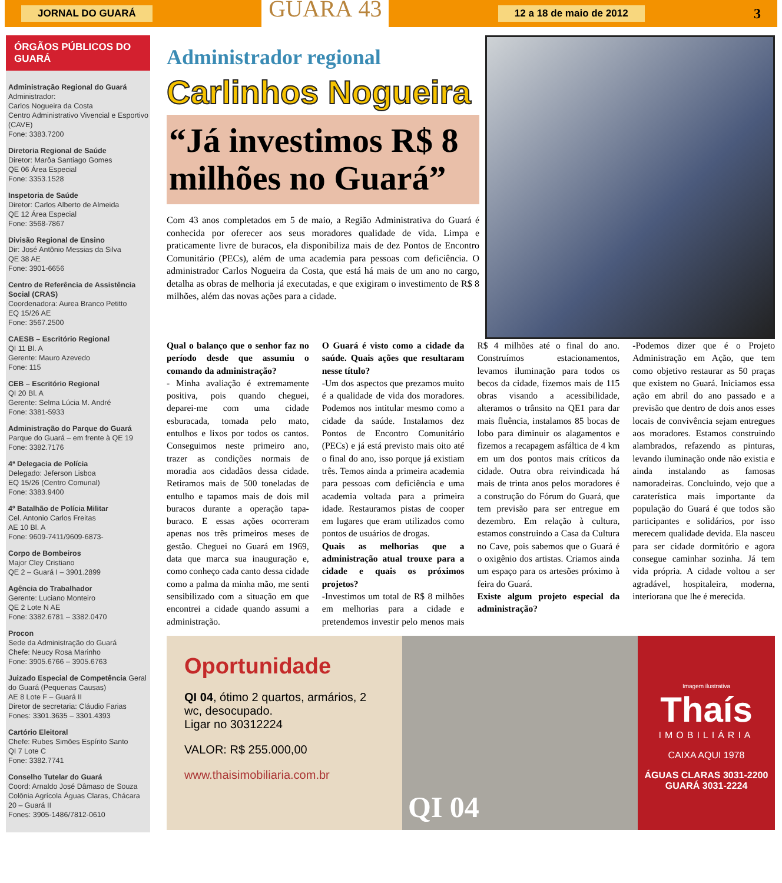JORNAL DO GUARÁ GUARÁ 43 12 a 18 de maio de 2012 3
ÓRGÃOS PÚBLICOS DO GUARÁ
Administração Regional do Guará
Administrador:
Carlos Nogueira da Costa
Centro Administrativo Vivencial e Esportivo (CAVE)
Fone: 3383.7200
Diretoria Regional de Saúde
Diretor: Marôa Santiago Gomes
QE 06 Área Especial
Fone: 3353.1528
Inspetoria de Saúde
Diretor: Carlos Alberto de Almeida
QE 12 Área Especial
Fone: 3568-7867
Divisão Regional de Ensino
Dir: José Antônio Messias da Silva
QE 38 AE
Fone: 3901-6656
Centro de Referência de Assistência Social (CRAS)
Coordenadora: Aurea Branco Petitto
EQ 15/26 AE
Fone: 3567.2500
CAESB – Escritório Regional
QI 11 Bl. A
Gerente: Mauro Azevedo
Fone: 115
CEB – Escritório Regional
QI 20 Bl. A
Gerente: Selma Lúcia M. André
Fone: 3381-5933
Administração do Parque do Guará
Parque do Guará – em frente à QE 19
Fone: 3382.7176
4ª Delegacia de Polícia
Delegado: Jeferson Lisboa
EQ 15/26 (Centro Comunal)
Fone: 3383.9400
4º Batalhão de Polícia Militar
Cel. Antonio Carlos Freitas
AE 10 Bl. A
Fone: 9609-7411/9609-6873-
Corpo de Bombeiros
Major Cley Cristiano
QE 2 – Guará I – 3901.2899
Agência do Trabalhador
Gerente: Luciano Monteiro
QE 2 Lote N AE
Fone: 3382.6781 – 3382.0470
Procon
Sede da Administração do Guará
Chefe: Neucy Rosa Marinho
Fone: 3905.6766 – 3905.6763
Juizado Especial de Competência Geral do Guará (Pequenas Causas)
AE 8 Lote F – Guará II
Diretor de secretaria: Cláudio Farias
Fones: 3301.3635 – 3301.4393
Cartório Eleitoral
Chefe: Rubes Simões Espírito Santo
QI 7 Lote C
Fone: 3382.7741
Conselho Tutelar do Guará
Coord: Arnaldo José Dâmaso de Souza Colônia Agrícola Águas Claras, Chácara 20 – Guará II
Fones: 3905-1486/7812-0610
Administrador regional
Carlinhos Nogueira
“Já investimos R$ 8 milhões no Guará”
Com 43 anos completados em 5 de maio, a Região Administrativa do Guará é conhecida por oferecer aos seus moradores qualidade de vida. Limpa e praticamente livre de buracos, ela disponibiliza mais de dez Pontos de Encontro Comunitário (PECs), além de uma academia para pessoas com deficiência. O administrador Carlos Nogueira da Costa, que está há mais de um ano no cargo, detalha as obras de melhoria já executadas, e que exigiram o investimento de R$ 8 milhões, além das novas ações para a cidade.
Qual o balanço que o senhor faz no período desde que assumiu o comando da administração?
- Minha avaliação é extremamente positiva, pois quando cheguei, deparei-me com uma cidade esburacada, tomada pelo mato, entulhos e lixos por todos os cantos. Conseguimos neste primeiro ano, trazer as condições normais de moradia aos cidadãos dessa cidade. Retiramos mais de 500 toneladas de entulho e tapamos mais de dois mil buracos durante a operação tapa-buraco. E essas ações ocorreram apenas nos três primeiros meses de gestão. Cheguei no Guará em 1969, data que marca sua inauguração e, como conheço cada canto dessa cidade como a palma da minha mão, me senti sensibilizado com a situação em que encontrei a cidade quando assumi a administração.
O Guará é visto como a cidade da saúde. Quais ações que resultaram nesse título?
-Um dos aspectos que prezamos muito é a qualidade de vida dos moradores. Podemos nos intitular mesmo como a cidade da saúde. Instalamos dez Pontos de Encontro Comunitário (PECs) e já está previsto mais oito até o final do ano, isso porque já existiam três. Temos ainda a primeira academia para pessoas com deficiência e uma academia voltada para a primeira idade. Restauramos pistas de cooper em lugares que eram utilizados como pontos de usuários de drogas.
Quais as melhorias que a administração atual trouxe para a cidade e quais os próximos projetos?
-Investimos um total de R$ 8 milhões em melhorias para a cidade e pretendemos investir pelo menos mais R$ 4 milhões até o final do ano. Construímos estacionamentos, levamos iluminação para todos os becos da cidade, fizemos mais de 115 obras visando a acessibilidade, alteramos o trânsito na QE1 para dar mais fluência, instalamos 85 bocas de lobo para diminuir os alagamentos e fizemos a recapagem asfáltica de 4 km em um dos pontos mais críticos da cidade. Outra obra reivindicada há mais de trinta anos pelos moradores é a construção do Fórum do Guará, que tem previsão para ser entregue em dezembro. Em relação à cultura, estamos construindo a Casa da Cultura no Cave, pois sabemos que o Guará é o oxigênio dos artistas. Criamos ainda um espaço para os artesões próximo à feira do Guará.
Existe algum projeto especial da administração?
-Podemos dizer que é o Projeto Administração em Ação, que tem como objetivo restaurar as 50 praças que existem no Guará. Iniciamos essa ação em abril do ano passado e a previsão que dentro de dois anos esses locais de convivência sejam entregues aos moradores. Estamos construindo alambrados, refazendo as pinturas, levando iluminação onde não existia e ainda instalando as famosas namoradeiras. Concluindo, vejo que a caraterística mais importante da população do Guará é que todos são participantes e solidários, por isso merecem qualidade devida. Ela nasceu para ser cidade dormitório e agora consegue caminhar sozinha. Já tem vida própria. A cidade voltou a ser agradável, hospitaleira, moderna, interiorana que lhe é merecida.
Oportunidade
QI 04, ótimo 2 quartos, armários, 2 wc, desocupado.
Ligar no 30312224
VALOR: R$ 255.000,00
www.thaisimobiliaria.com.br
QI 04
Imagem ilustrativa
Thaís
IMOBILIÁRIA
CAIXA AQUI 1978
ÁGUAS CLARAS 3031-2200
GUARÁ 3031-2224